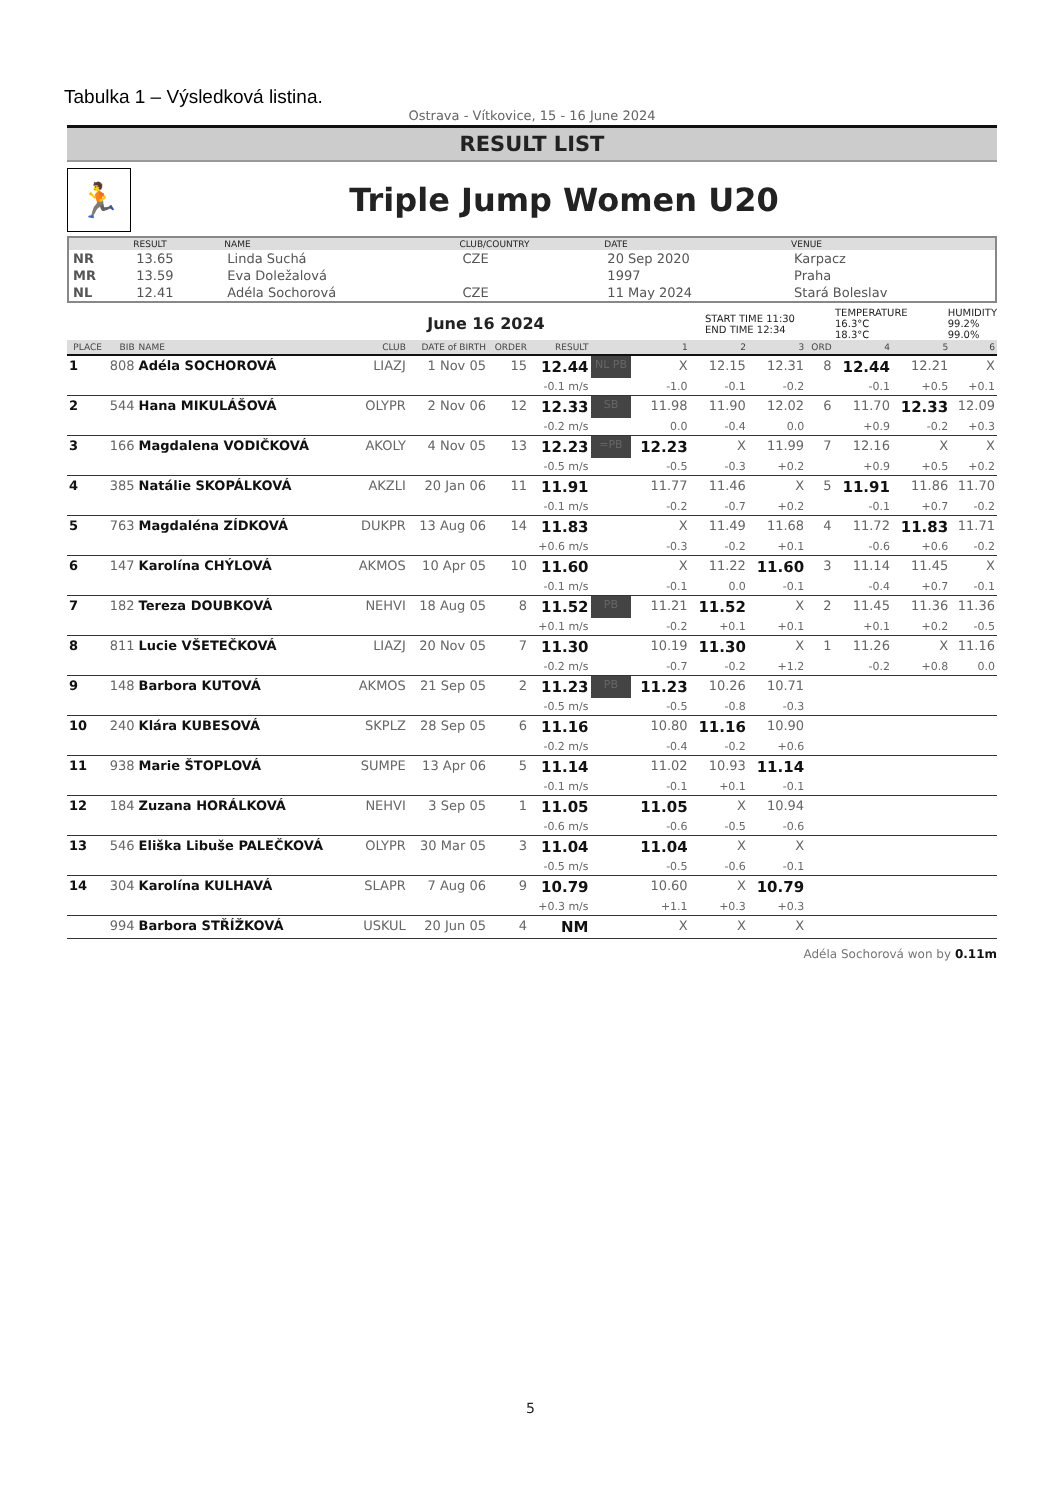Tabulka 1 – Výsledková listina.
Ostrava - Vítkovice, 15 - 16 June 2024
RESULT LIST
🏃
Triple Jump Women U20
| | RESULT | NAME | CLUB/COUNTRY | DATE | VENUE |
| --- | --- | --- | --- | --- | --- |
| NR | 13.65 | Linda Suchá | CZE | 20 Sep 2020 | Karpacz |
| MR | 13.59 | Eva Doležalová | | 1997 | Praha |
| NL | 12.41 | Adéla Sochorová | CZE | 11 May 2024 | Stará Boleslav |
June 16 2024
START TIME 11:30
END TIME 12:34
TEMPERATURE
16.3°C
18.3°C
HUMIDITY
99.2%
99.0%
| PLACE | BIB | NAME | CLUB | DATE of BIRTH | ORDER | RESULT | | 1 | 2 | 3 | ORD | 4 | 5 | 6 |
| --- | --- | --- | --- | --- | --- | --- | --- | --- | --- | --- | --- | --- | --- | --- |
| 1 | 808 | Adéla SOCHOROVÁ | LIAZJ | 1 Nov 05 | 15 | 12.44 | NL PB | X | 12.15 | 12.31 | 8 | 12.44 | 12.21 | X |
| | | | | | | -0.1 m/s | | -1.0 | -0.1 | -0.2 | | -0.1 | +0.5 | +0.1 |
| 2 | 544 | Hana MIKULÁŠOVÁ | OLYPR | 2 Nov 06 | 12 | 12.33 | SB | 11.98 | 11.90 | 12.02 | 6 | 11.70 | 12.33 | 12.09 |
| | | | | | | -0.2 m/s | | 0.0 | -0.4 | 0.0 | | +0.9 | -0.2 | +0.3 |
| 3 | 166 | Magdalena VODIČKOVÁ | AKOLY | 4 Nov 05 | 13 | 12.23 | =PB | 12.23 | X | 11.99 | 7 | 12.16 | X | X |
| | | | | | | -0.5 m/s | | -0.5 | -0.3 | +0.2 | | +0.9 | +0.5 | +0.2 |
| 4 | 385 | Natálie SKOPÁLKOVÁ | AKZLI | 20 Jan 06 | 11 | 11.91 | | 11.77 | 11.46 | X | 5 | 11.91 | 11.86 | 11.70 |
| | | | | | | -0.1 m/s | | -0.2 | -0.7 | +0.2 | | -0.1 | +0.7 | -0.2 |
| 5 | 763 | Magdaléna ZÍDKOVÁ | DUKPR | 13 Aug 06 | 14 | 11.83 | | X | 11.49 | 11.68 | 4 | 11.72 | 11.83 | 11.71 |
| | | | | | | +0.6 m/s | | -0.3 | -0.2 | +0.1 | | -0.6 | +0.6 | -0.2 |
| 6 | 147 | Karolína CHÝLOVÁ | AKMOS | 10 Apr 05 | 10 | 11.60 | | X | 11.22 | 11.60 | 3 | 11.14 | 11.45 | X |
| | | | | | | -0.1 m/s | | -0.1 | 0.0 | -0.1 | | -0.4 | +0.7 | -0.1 |
| 7 | 182 | Tereza DOUBKOVÁ | NEHVI | 18 Aug 05 | 8 | 11.52 | PB | 11.21 | 11.52 | X | 2 | 11.45 | 11.36 | 11.36 |
| | | | | | | +0.1 m/s | | -0.2 | +0.1 | +0.1 | | +0.1 | +0.2 | -0.5 |
| 8 | 811 | Lucie VŠETEČKOVÁ | LIAZJ | 20 Nov 05 | 7 | 11.30 | | 10.19 | 11.30 | X | 1 | 11.26 | X | 11.16 |
| | | | | | | -0.2 m/s | | -0.7 | -0.2 | +1.2 | | -0.2 | +0.8 | 0.0 |
| 9 | 148 | Barbora KUTOVÁ | AKMOS | 21 Sep 05 | 2 | 11.23 | PB | 11.23 | 10.26 | 10.71 | | | | |
| | | | | | | -0.5 m/s | | -0.5 | -0.8 | -0.3 | | | | |
| 10 | 240 | Klára KUBESOVÁ | SKPLZ | 28 Sep 05 | 6 | 11.16 | | 10.80 | 11.16 | 10.90 | | | | |
| | | | | | | -0.2 m/s | | -0.4 | -0.2 | +0.6 | | | | |
| 11 | 938 | Marie ŠTOPLOVÁ | SUMPE | 13 Apr 06 | 5 | 11.14 | | 11.02 | 10.93 | 11.14 | | | | |
| | | | | | | -0.1 m/s | | -0.1 | +0.1 | -0.1 | | | | |
| 12 | 184 | Zuzana HORÁLKOVÁ | NEHVI | 3 Sep 05 | 1 | 11.05 | | 11.05 | X | 10.94 | | | | |
| | | | | | | -0.6 m/s | | -0.6 | -0.5 | -0.6 | | | | |
| 13 | 546 | Eliška Libuše PALEČKOVÁ | OLYPR | 30 Mar 05 | 3 | 11.04 | | 11.04 | X | X | | | | |
| | | | | | | -0.5 m/s | | -0.5 | -0.6 | -0.1 | | | | |
| 14 | 304 | Karolína KULHAVÁ | SLAPR | 7 Aug 06 | 9 | 10.79 | | 10.60 | X | 10.79 | | | | |
| | | | | | | +0.3 m/s | | +1.1 | +0.3 | +0.3 | | | | |
| | 994 | Barbora STŘÍŽKOVÁ | USKUL | 20 Jun 05 | 4 | NM | | X | X | X | | | | |
Adéla Sochorová won by 0.11m
5